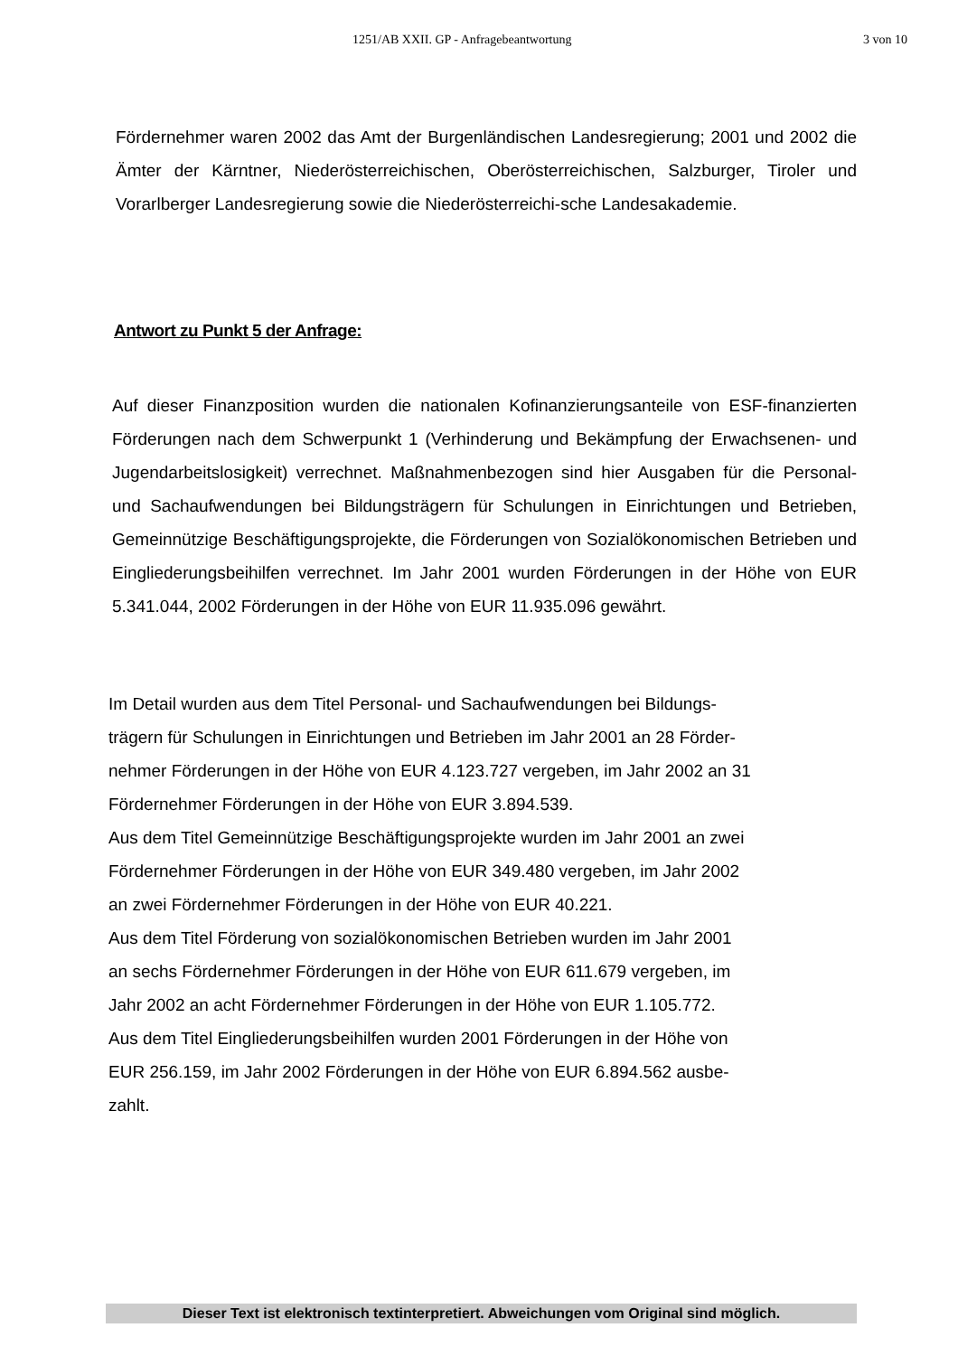1251/AB XXII. GP - Anfragebeantwortung 3 von 10
Fördernehmer waren 2002 das Amt der Burgenländischen Landesregierung; 2001 und 2002 die Ämter der Kärntner, Niederösterreichischen, Oberösterreichischen, Salzburger, Tiroler und Vorarlberger Landesregierung sowie die Niederösterreichi-sche Landesakademie.
Antwort zu Punkt 5 der Anfrage:
Auf dieser Finanzposition wurden die nationalen Kofinanzierungsanteile von ESF-finanzierten Förderungen nach dem Schwerpunkt 1 (Verhinderung und Bekämpfung der Erwachsenen- und Jugendarbeitslosigkeit) verrechnet. Maßnahmenbezogen sind hier Ausgaben für die Personal- und Sachaufwendungen bei Bildungsträgern für Schulungen in Einrichtungen und Betrieben, Gemeinnützige Beschäftigungsprojekte, die Förderungen von Sozialökonomischen Betrieben und Eingliederungsbeihilfen verrechnet. Im Jahr 2001 wurden Förderungen in der Höhe von EUR 5.341.044, 2002 Förderungen in der Höhe von EUR 11.935.096 gewährt.
Im Detail wurden aus dem Titel Personal- und Sachaufwendungen bei Bildungs-
trägern für Schulungen in Einrichtungen und Betrieben im Jahr 2001 an 28 Förder-
nehmer Förderungen in der Höhe von EUR 4.123.727 vergeben, im Jahr 2002 an 31
Fördernehmer Förderungen in der Höhe von EUR 3.894.539.
Aus dem Titel Gemeinnützige Beschäftigungsprojekte wurden im Jahr 2001 an zwei
Fördernehmer Förderungen in der Höhe von EUR 349.480 vergeben, im Jahr 2002
an zwei Fördernehmer Förderungen in der Höhe von EUR 40.221.
Aus dem Titel Förderung von sozialökonomischen Betrieben wurden im Jahr 2001
an sechs Fördernehmer Förderungen in der Höhe von EUR 611.679 vergeben, im
Jahr 2002 an acht Fördernehmer Förderungen in der Höhe von EUR 1.105.772.
Aus dem Titel Eingliederungsbeihilfen wurden 2001 Förderungen in der Höhe von
EUR 256.159, im Jahr 2002 Förderungen in der Höhe von EUR 6.894.562 ausbe-
zahlt.
Dieser Text ist elektronisch textinterpretiert. Abweichungen vom Original sind möglich.